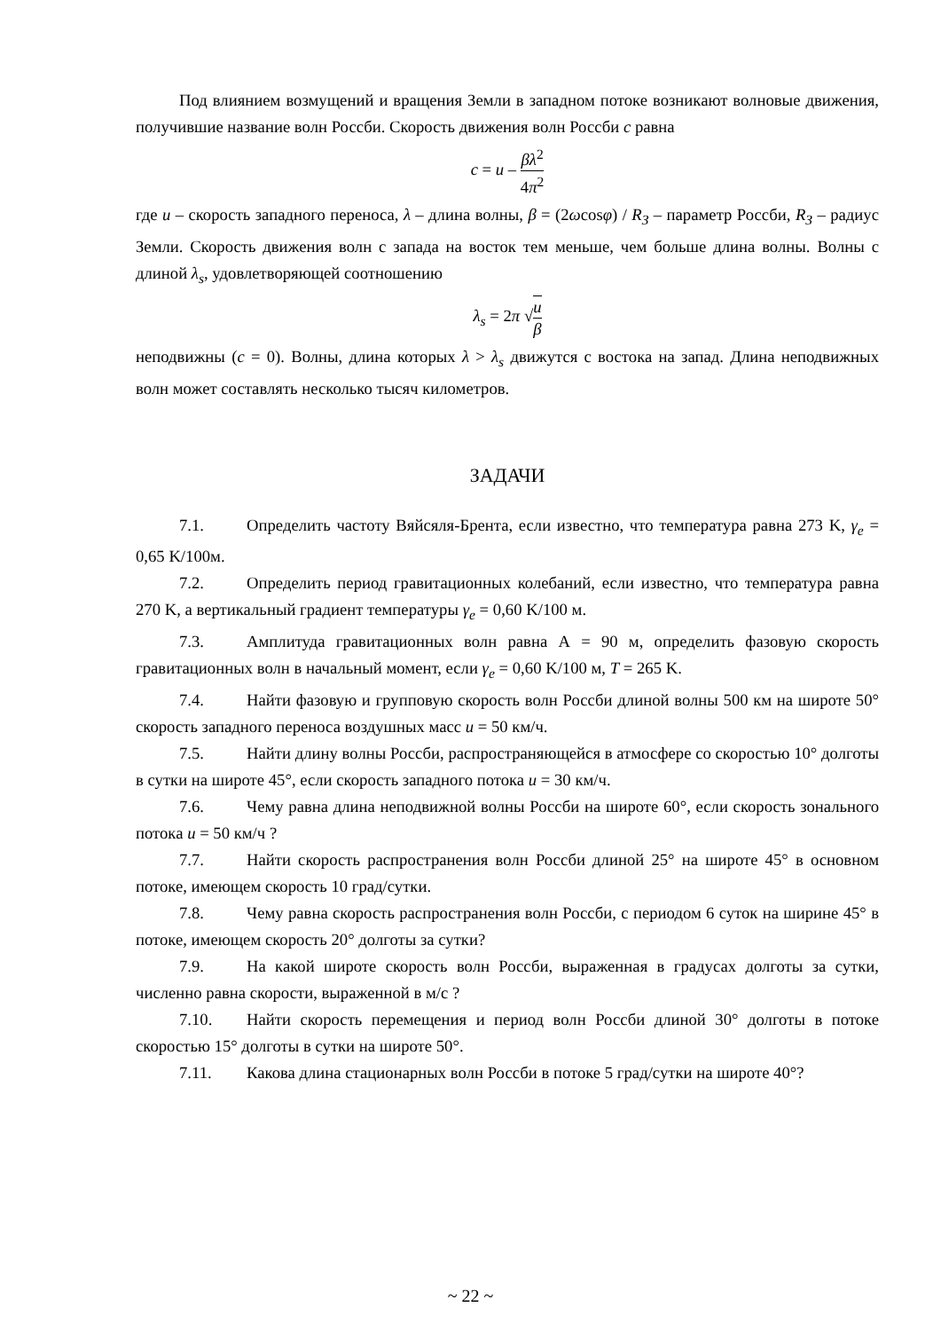Под влиянием возмущений и вращения Земли в западном потоке возникают волновые движения, получившие название волн Россби. Скорость движения волн Россби c равна
c = u – βλ<sup>2</sup> 4π<sup>2</sup>
где u – скорость западного переноса, λ – длина волны, β = (2ωcosφ) / R<sub>З</sub> – параметр Россби, R<sub>З</sub> – радиус Земли. Скорость движения волн с запада на восток тем меньше, чем больше длина волны. Волны с длиной λ<sub>s</sub>, удовлетворяющей соотношению
λ<sub>s</sub> = 2π √u β
неподвижны (c = 0). Волны, длина которых λ > λ<sub>s</sub> движутся с востока на запад. Длина неподвижных волн может составлять несколько тысяч километров.
ЗАДАЧИ
7.1. Определить частоту Вяйсяля-Брента, если известно, что температура равна 273 K, γ<sub>e</sub> = 0,65 K/100м.
7.2. Определить период гравитационных колебаний, если известно, что температура равна 270 K, а вертикальный градиент температуры γ<sub>e</sub> = 0,60 K/100 м.
7.3. Амплитуда гравитационных волн равна А = 90 м, определить фазовую скорость гравитационных волн в начальный момент, если γ<sub>e</sub> = 0,60 K/100 м, T = 265 K.
7.4. Найти фазовую и групповую скорость волн Россби длиной волны 500 км на широте 50° скорость западного переноса воздушных масс u = 50 км/ч.
7.5. Найти длину волны Россби, распространяющейся в атмосфере со скоростью 10° долготы в сутки на широте 45°, если скорость западного потока u = 30 км/ч.
7.6. Чему равна длина неподвижной волны Россби на широте 60°, если скорость зонального потока u = 50 км/ч ?
7.7. Найти скорость распространения волн Россби длиной 25° на широте 45° в основном потоке, имеющем скорость 10 град/сутки.
7.8. Чему равна скорость распространения волн Россби, с периодом 6 суток на ширине 45° в потоке, имеющем скорость 20° долготы за сутки?
7.9. На какой широте скорость волн Россби, выраженная в градусах долготы за сутки, численно равна скорости, выраженной в м/с ?
7.10. Найти скорость перемещения и период волн Россби длиной 30° долготы в потоке скоростью 15° долготы в сутки на широте 50°.
7.11. Какова длина стационарных волн Россби в потоке 5 град/сутки на широте 40°?
~ 22 ~